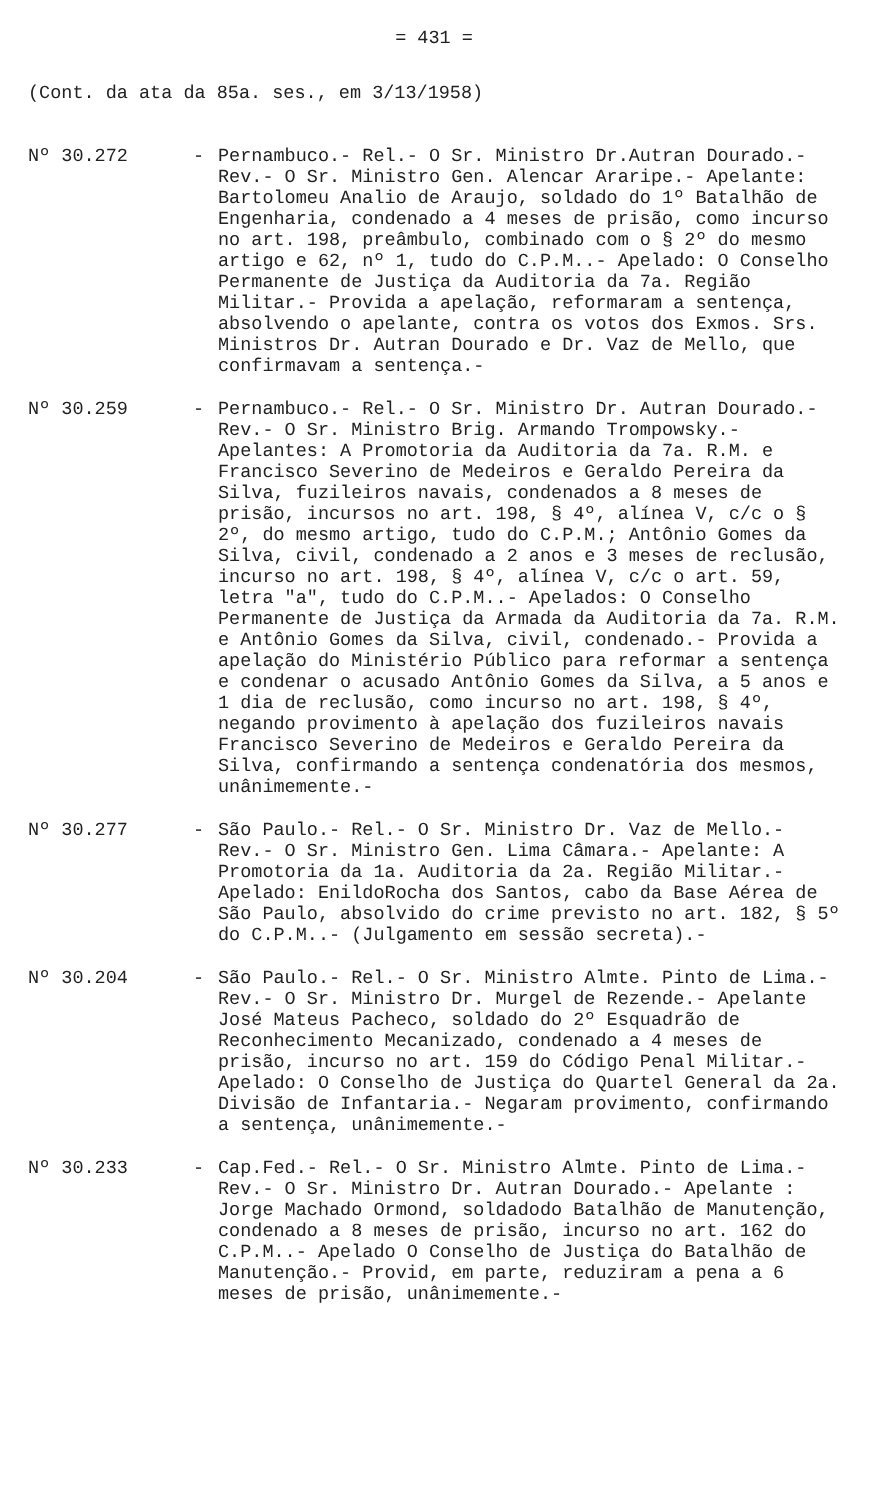= 431 =
(Cont. da ata da 85a. ses., em 3/13/1958)
Nº 30.272 - Pernambuco.- Rel.- O Sr. Ministro Dr.Autran Dourado.- Rev.- O Sr. Ministro Gen. Alencar Araripe.- Apelante: Bartolomeu Analio de Araujo, soldado do 1º Batalhão de Engenharia, condenado a 4 meses de prisão, como incurso no art. 198, preâmbulo, combinado com o § 2º do mesmo artigo e 62, nº 1, tudo do C.P.M..- Apelado: O Conselho Permanente de Justiça da Auditoria da 7a. Região Militar.- Provida a apelação, reformaram a sentença, absolvendo o apelante, contra os votos dos Exmos. Srs. Ministros Dr. Autran Dourado e Dr. Vaz de Mello, que confirmavam a sentença.-
Nº 30.259 - Pernambuco.- Rel.- O Sr. Ministro Dr. Autran Dourado.- Rev.- O Sr. Ministro Brig. Armando Trompowsky.- Apelantes: A Promotoria da Auditoria da 7a. R.M. e Francisco Severino de Medeiros e Geraldo Pereira da Silva, fuzileiros navais, condenados a 8 meses de prisão, incursos no art. 198, § 4º, alínea V, c/c o § 2º, do mesmo artigo, tudo do C.P.M.; Antônio Gomes da Silva, civil, condenado a 2 anos e 3 meses de reclusão, incurso no art. 198, § 4º, alínea V, c/c o art. 59, letra "a", tudo do C.P.M..- Apelados: O Conselho Permanente de Justiça da Armada da Auditoria da 7a. R.M. e Antônio Gomes da Silva, civil, condenado.- Provida a apelação do Ministério Público para reformar a sentença e condenar o acusado Antônio Gomes da Silva, a 5 anos e 1 dia de reclusão, como incurso no art. 198, § 4º, negando provimento à apelação dos fuzileiros navais Francisco Severino de Medeiros e Geraldo Pereira da Silva, confirmando a sentença condenatória dos mesmos, unânimemente.-
Nº 30.277 - São Paulo.- Rel.- O Sr. Ministro Dr. Vaz de Mello.- Rev.- O Sr. Ministro Gen. Lima Câmara.- Apelante: A Promotoria da 1a. Auditoria da 2a. Região Militar.- Apelado: EnildoRocha dos Santos, cabo da Base Aérea de São Paulo, absolvido do crime previsto no art. 182, § 5º do C.P.M..- (Julgamento em sessão secreta).-
Nº 30.204 - São Paulo.- Rel.- O Sr. Ministro Almte. Pinto de Lima.- Rev.- O Sr. Ministro Dr. Murgel de Rezende.- Apelante José Mateus Pacheco, soldado do 2º Esquadrão de Reconhecimento Mecanizado, condenado a 4 meses de prisão, incurso no art. 159 do Código Penal Militar.- Apelado: O Conselho de Justiça do Quartel General da 2a. Divisão de Infantaria.- Negaram provimento, confirmando a sentença, unânimemente.-
Nº 30.233 - Cap.Fed.- Rel.- O Sr. Ministro Almte. Pinto de Lima.- Rev.- O Sr. Ministro Dr. Autran Dourado.- Apelante : Jorge Machado Ormond, soldadodo Batalhão de Manutenção, condenado a 8 meses de prisão, incurso no art. 162 do C.P.M..- Apelado O Conselho de Justiça do Batalhão de Manutenção.- Provid, em parte, reduziram a pena a 6 meses de prisão, unânimemente.-